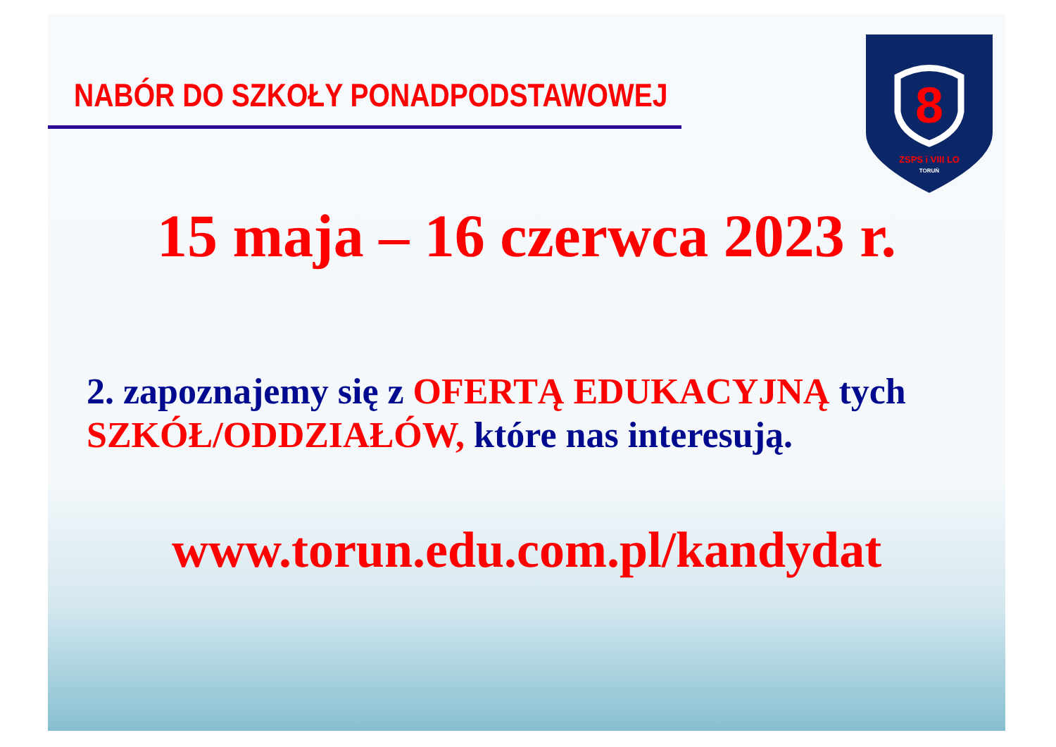NABÓR DO SZKOŁY PONADPODSTAWOWEJ
8
ZSPS i VIII LO
TORUŃ
15 maja – 16 czerwca 2023 r.
2. zapoznajemy się z OFERTĄ EDUKACYJNĄ tych SZKÓŁ/ODDZIAŁÓW, które nas interesują.
www.torun.edu.com.pl/kandydat